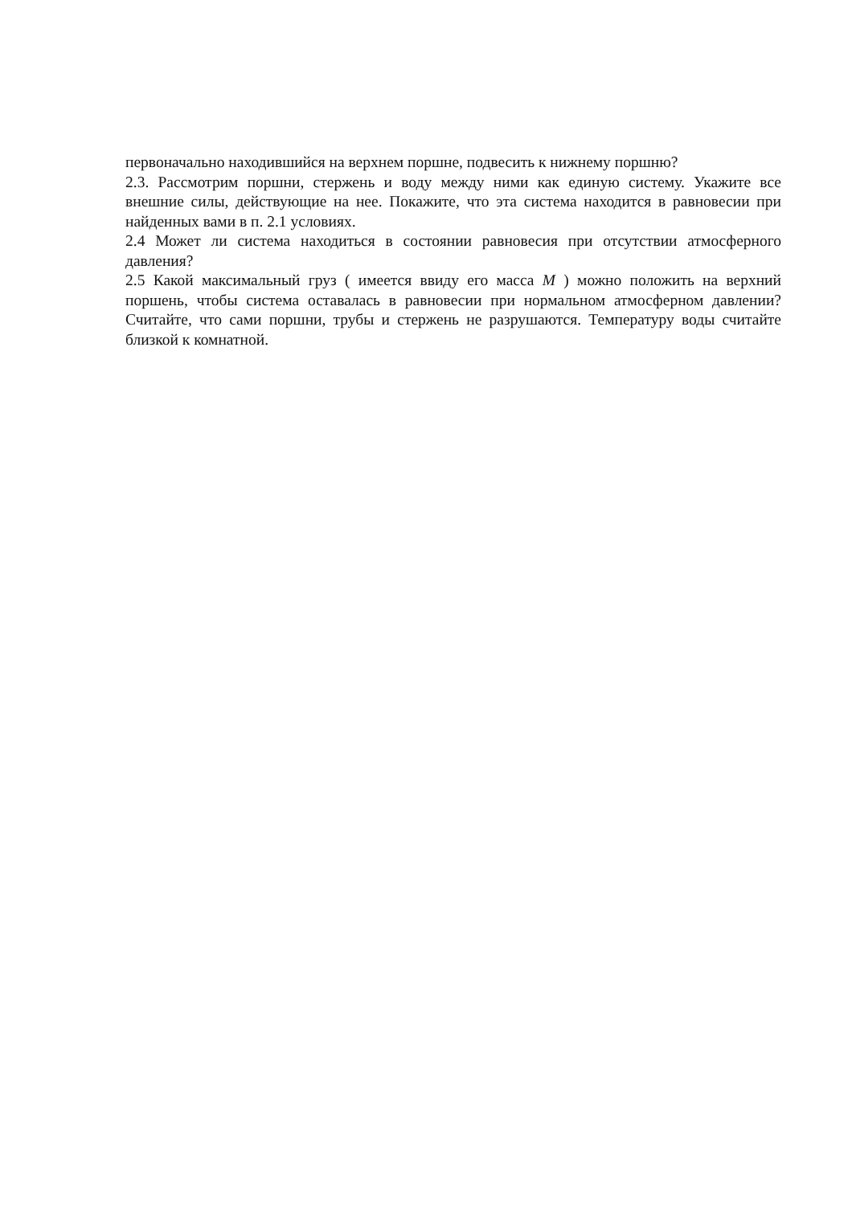первоначально находившийся на верхнем поршне, подвесить к нижнему поршню?
2.3. Рассмотрим поршни, стержень и воду между ними как единую систему. Укажите все внешние силы, действующие на нее. Покажите, что эта система находится в равновесии при найденных вами в п. 2.1 условиях.
2.4 Может ли система находиться в состоянии равновесия при отсутствии атмосферного давления?
2.5 Какой максимальный груз ( имеется ввиду его масса M ) можно положить на верхний поршень, чтобы система оставалась в равновесии при нормальном атмосферном давлении? Считайте, что сами поршни, трубы и стержень не разрушаются. Температуру воды считайте близкой к комнатной.